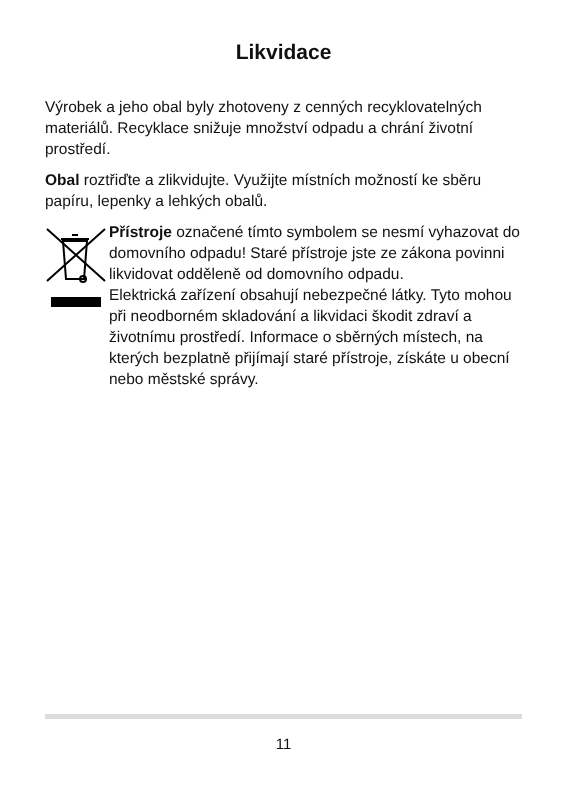Likvidace
Výrobek a jeho obal byly zhotoveny z cenných recyklovatelných materiálů. Recyklace snižuje množství odpadu a chrání životní prostředí.
Obal roztřiďte a zlikvidujte. Využijte místních možností ke sběru papíru, lepenky a lehkých obalů.
Přístroje označené tímto symbolem se nesmí vyhazovat do domovního odpadu! Staré přístroje jste ze zákona povinni likvidovat odděleně od domovního odpadu.
Elektrická zařízení obsahují nebezpečné látky. Tyto mohou při neodborném skladování a likvidaci škodit zdraví a životnímu prostředí. Informace o sběrných místech, na kterých bezplatně přijímají staré přístroje, získáte u obecní nebo městské správy.
11